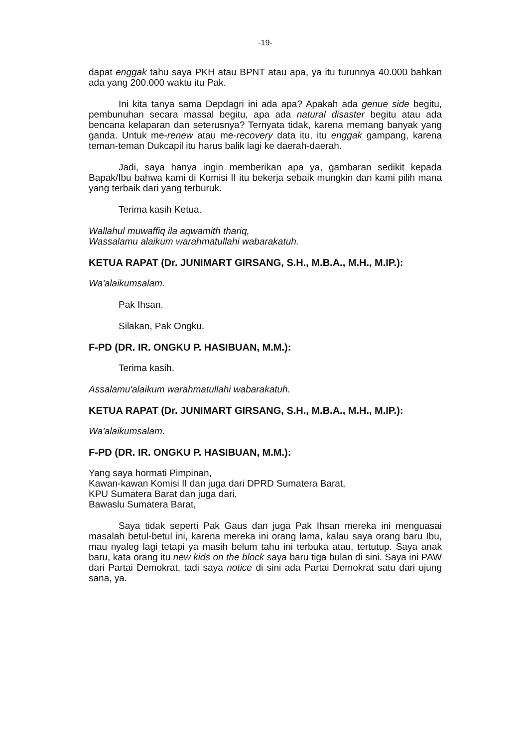-19-
dapat enggak tahu saya PKH atau BPNT atau apa, ya itu turunnya 40.000 bahkan ada yang 200.000 waktu itu Pak.
Ini kita tanya sama Depdagri ini ada apa? Apakah ada genue side begitu, pembunuhan secara massal begitu, apa ada natural disaster begitu atau ada bencana kelaparan dan seterusnya? Ternyata tidak, karena memang banyak yang ganda. Untuk me-renew atau me-recovery data itu, itu enggak gampang, karena teman-teman Dukcapil itu harus balik lagi ke daerah-daerah.
Jadi, saya hanya ingin memberikan apa ya, gambaran sedikit kepada Bapak/Ibu bahwa kami di Komisi II itu bekerja sebaik mungkin dan kami pilih mana yang terbaik dari yang terburuk.
Terima kasih Ketua.
Wallahul muwaffiq ila aqwamith thariq,
Wassalamu alaikum warahmatullahi wabarakatuh.
KETUA RAPAT (Dr. JUNIMART GIRSANG, S.H., M.B.A., M.H., M.IP.):
Wa'alaikumsalam.
Pak Ihsan.
Silakan, Pak Ongku.
F-PD (DR. IR. ONGKU P. HASIBUAN, M.M.):
Terima kasih.
Assalamu'alaikum warahmatullahi wabarakatuh.
KETUA RAPAT (Dr. JUNIMART GIRSANG, S.H., M.B.A., M.H., M.IP.):
Wa'alaikumsalam.
F-PD (DR. IR. ONGKU P. HASIBUAN, M.M.):
Yang saya hormati Pimpinan,
Kawan-kawan Komisi II dan juga dari DPRD Sumatera Barat,
KPU Sumatera Barat dan juga dari,
Bawaslu Sumatera Barat,
Saya tidak seperti Pak Gaus dan juga Pak Ihsan mereka ini menguasai masalah betul-betul ini, karena mereka ini orang lama, kalau saya orang baru Ibu, mau nyaleg lagi tetapi ya masih belum tahu ini terbuka atau, tertutup. Saya anak baru, kata orang itu new kids on the block saya baru tiga bulan di sini. Saya ini PAW dari Partai Demokrat, tadi saya notice di sini ada Partai Demokrat satu dari ujung sana, ya.